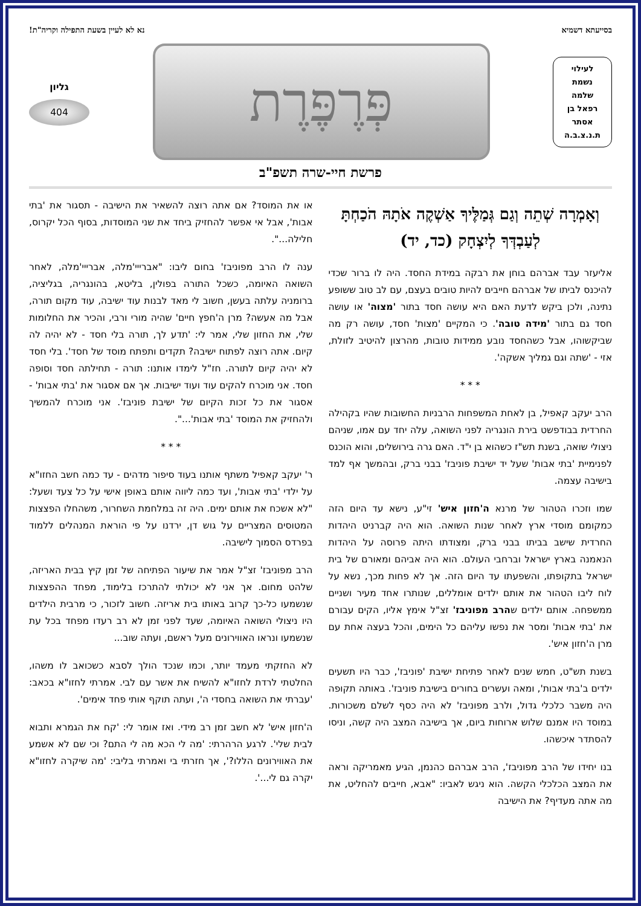בסייעתא דשמיא נא לא לעיין בשעת התפילה וקריה"ת!
לעילוי
נשמת
שלמה
רפאל בן
אסתר
ת.נ.צ.ב.ה
פְּרֶפֶּרֶת
גליון
404
פרשת חיי-שרה תשפ"ב
וְאָמְרָה שְׁתֵה וְגַם גְּמַלֶּיךָ אַשְׁקֶה אֹתָהּ הֹכַחְתָּ לְעַבְדְּךָ לְיִצְחָק (כד, יד)
אליעזר עבד אברהם בוחן את רבקה במידת החסד. היה לו ברור שכדי להיכנס לביתו של אברהם חייבים להיות טובים בעצם, עם לב טוב ששופע נתינה, ולכן ביקש לדעת האם היא עושה חסד בתור 'מצוה' או עושה חסד גם בתור 'מידה טובה'. כי המקיים 'מצות' חסד, עושה רק מה שביקשוהו, אבל כשהחסד נובע ממידות טובות, מהרצון להיטיב לזולת, אזי - 'שתה וגם גמליך אשקה'.
* * *
הרב יעקב קאפיל, בן לאחת המשפחות הרבניות החשובות שהיו בקהילה החרדית בבודפשט בירת הונגריה לפני השואה, עלה יחד עם אמו, שניהם ניצולי שואה, בשנת תש"ז כשהוא בן י"ד. האם גרה בירושלים, והוא הוכנס לפנימיית 'בתי אבות' שעל יד ישיבת פוניבז' בבני ברק, ובהמשך אף למד בישיבה עצמה.
שמו וזכרו הטהור של מרנא ה'חזון איש' זי"ע, נישא עד היום הזה כמקומם מוסדי ארץ לאחר שנות השואה. הוא היה קברניט היהדות החרדית שישב בביתו בבני ברק, ומצודתו היתה פרוסה על היהדות הנאמנה בארץ ישראל וברחבי העולם. הוא היה אביהם ומאורם של בית ישראל בתקופתו, והשפעתו עד היום הזה. אך לא פחות מכך, נשא על לוח ליבו הטהור את אותם ילדים אומללים, שנותרו אחד מעיר ושניים ממשפחה. אותם ילדים שהרב מפוניבז' זצ"ל אימץ אליו, הקים עבורם את 'בתי אבות' ומסר את נפשו עליהם כל הימים, והכל בעצה אחת עם מרן ה'חזון איש'.
בשנת תש"ט, חמש שנים לאחר פתיחת ישיבת 'פוניבז', כבר היו תשעים ילדים ב'בתי אבות', ומאה ועשרים בחורים בישיבת פוניבז'. באותה תקופה היה משבר כלכלי גדול, ולרב מפוניבז' לא היה כסף לשלם משכורות. במוסד היו אמנם שלוש ארוחות ביום, אך בישיבה המצב היה קשה, וניסו להסתדר איכשהו.
בנו יחידו של הרב מפוניבז', הרב אברהם כהנמן, הגיע מאמריקה וראה את המצב הכלכלי הקשה. הוא ניגש לאביו: "אבא, חייבים להחליט, את מה אתה מעדיף? את הישיבה
או את המוסד? אם אתה רוצה להשאיר את הישיבה - תסגור את 'בתי אבות', אבל אי אפשר להחזיק ביחד את שני המוסדות, בסוף הכל יקרוס, חלילה...".
ענה לו הרב מפוניבז' בחום ליבו: "אברייי'מלה, אברייי'מלה, לאחר השואה האיומה, כשכל התורה בפולין, בליטא, בהונגריה, בגליציה, ברומניה עלתה בעשן, חשוב לי מאד לבנות עוד ישיבה, עוד מקום תורה, אבל מה אעשה? מרן ה'חפץ חיים' שהיה מורי ורבי, והכיר את החלומות שלי, את החזון שלי, אמר לי: 'תדע לך, תורה בלי חסד - לא יהיה לה קיום. אתה רוצה לפתוח ישיבה? תקדים ותפתח מוסד של חסד'. בלי חסד לא יהיה קיום לתורה. חז"ל לימדו אותנו: תורה - תחילתה חסד וסופה חסד. אני מוכרח להקים עוד ועוד ישיבות. אך אם אסגור את 'בתי אבות' - אסגור את כל זכות הקיום של ישיבת פוניבז'. אני מוכרח להמשיך ולהחזיק את המוסד 'בתי אבות'...".
* * *
ר' יעקב קאפיל משתף אותנו בעוד סיפור מדהים - עד כמה חשב החזו"א על ילדי 'בתי אבות', ועד כמה ליווה אותם באופן אישי על כל צעד ושעל: "לא אשכח את אותם ימים. היה זה במלחמת השחרור, משהחלו הפצצות המטוסים המצריים על גוש דן, ירדנו על פי הוראת המנהלים ללמוד בפרדס הסמוך לישיבה.
הרב מפוניבז' זצ"ל אמר את שיעור הפתיחה של זמן קיץ בבית האריזה, שלהט מחום. אך אני לא יכולתי להתרכז בלימוד, מפחד ההפצצות שנשמעו כל-כך קרוב באותו בית אריזה. חשוב לזכור, כי מרבית הילדים היו ניצולי השואה האיומה, שעד לפני זמן לא רב רעדו מפחד בכל עת שנשמעו ונראו האווירונים מעל ראשם, ועתה שוב...
לא החזקתי מעמד יותר, וכמו שנכד הולך לסבא כשכואב לו משהו, החלטתי לרדת לחזו"א להשיח את אשר עם לבי. אמרתי לחזו"א בכאב: 'עברתי את השואה בחסדי ה', ועתה תוקף אותי פחד אימים'.
ה'חזון איש' לא חשב זמן רב מידי. ואז אומר לי: 'קח את הגמרא ותבוא לבית שלי'. לרגע הרהרתי: 'מה לי הכא מה לי התם? וכי שם לא אשמע את האווירונים הללו?', אך חזרתי בי ואמרתי בליבי: 'מה שיקרה לחזו"א יקרה גם לי...'.